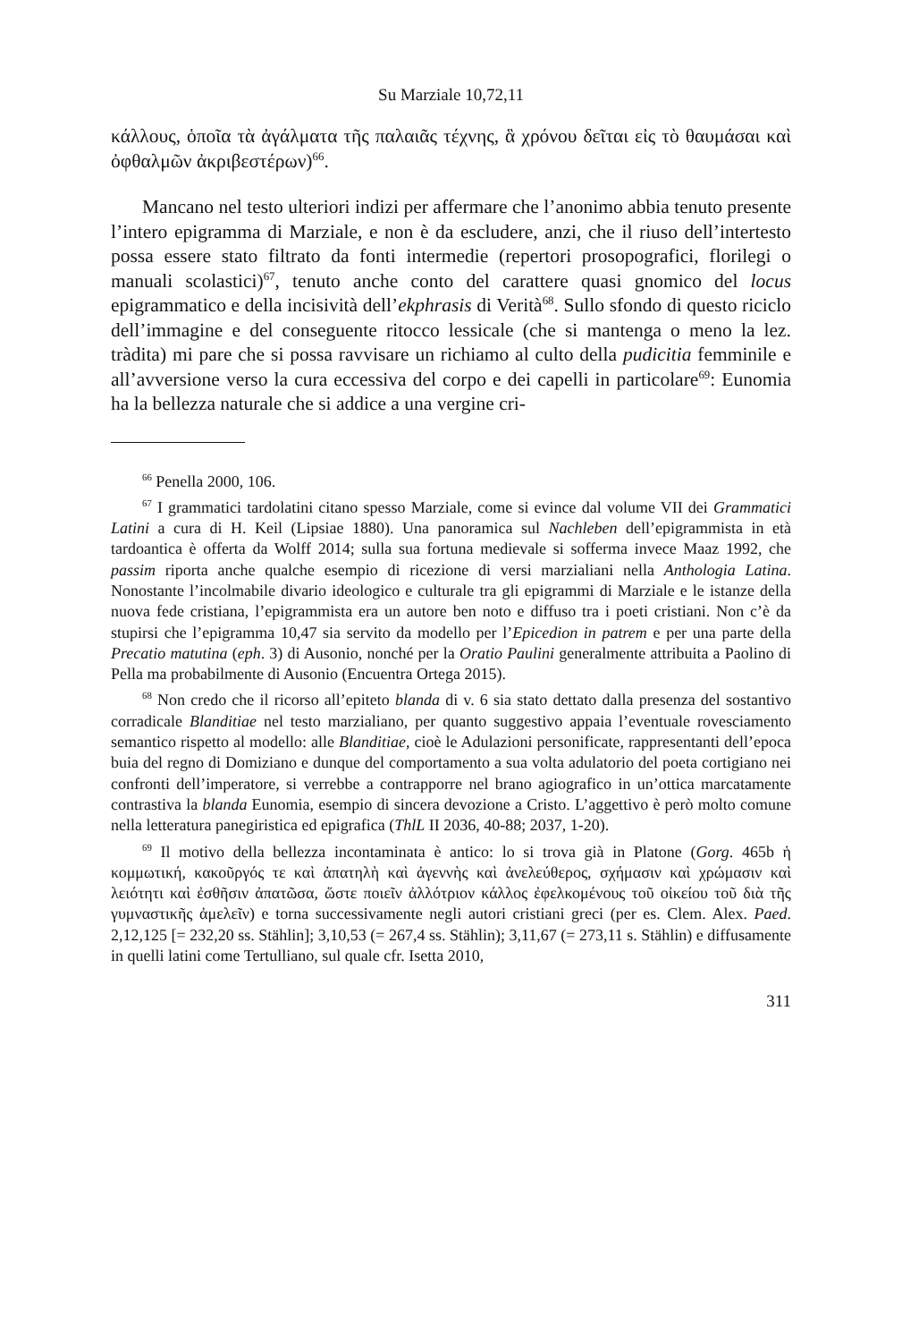Su Marziale 10,72,11
κάλλους, ὁποῖα τὰ ἀγάλματα τῆς παλαιᾶς τέχνης, ἃ χρόνου δεῖται εἰς τὸ θαυμάσαι καὶ ὀφθαλμῶν ἀκριβεστέρων)<sup>66</sup>.
Mancano nel testo ulteriori indizi per affermare che l’anonimo abbia tenuto presente l’intero epigramma di Marziale, e non è da escludere, anzi, che il riuso dell’intertesto possa essere stato filtrato da fonti intermedie (repertori prosopografici, florilegi o manuali scolastici)<sup>67</sup>, tenuto anche conto del carattere quasi gnomico del locus epigrammatico e della incisività dell’ekphrasis di Verità<sup>68</sup>. Sullo sfondo di questo riciclo dell’immagine e del conseguente ritocco lessicale (che si mantenga o meno la lez. tràdita) mi pare che si possa ravvisare un richiamo al culto della pudicitia femminile e all’avversione verso la cura eccessiva del corpo e dei capelli in particolare<sup>69</sup>: Eunomia ha la bellezza naturale che si addice a una vergine cri-
<sup>66</sup> Penella 2000, 106.
<sup>67</sup> I grammatici tardolatini citano spesso Marziale, come si evince dal volume VII dei Grammatici Latini a cura di H. Keil (Lipsiae 1880). Una panoramica sul Nachleben dell’epigrammista in età tardoantica è offerta da Wolff 2014; sulla sua fortuna medievale si sofferma invece Maaz 1992, che passim riporta anche qualche esempio di ricezione di versi marzialiani nella Anthologia Latina. Nonostante l’incolmabile divario ideologico e culturale tra gli epigrammi di Marziale e le istanze della nuova fede cristiana, l’epigrammista era un autore ben noto e diffuso tra i poeti cristiani. Non c’è da stupirsi che l’epigramma 10,47 sia servito da modello per l’Epicedion in patrem e per una parte della Precatio matutina (eph. 3) di Ausonio, nonché per la Oratio Paulini generalmente attribuita a Paolino di Pella ma probabilmente di Ausonio (Encuentra Ortega 2015).
<sup>68</sup> Non credo che il ricorso all’epiteto blanda di v. 6 sia stato dettato dalla presenza del sostantivo corradicale Blanditiae nel testo marzialiano, per quanto suggestivo appaia l’eventuale rovesciamento semantico rispetto al modello: alle Blanditiae, cioè le Adulazioni personificate, rappresentanti dell’epoca buia del regno di Domiziano e dunque del comportamento a sua volta adulatorio del poeta cortigiano nei confronti dell’imperatore, si verrebbe a contrapporre nel brano agiografico in un’ottica marcatamente contrastiva la blanda Eunomia, esempio di sincera devozione a Cristo. L’aggettivo è però molto comune nella letteratura panegiristica ed epigrafica (ThlL II 2036, 40-88; 2037, 1-20).
<sup>69</sup> Il motivo della bellezza incontaminata è antico: lo si trova già in Platone (Gorg. 465b ἡ κομμωτική, κακοῦργός τε καὶ ἀπατηλὴ καὶ ἀγεννὴς καὶ ἀνελεύθερος, σχήμασιν καὶ χρώμασιν καὶ λειότητι καὶ ἐσθῆσιν ἀπατῶσα, ὥστε ποιεῖν ἀλλότριον κάλλος ἐφελκομένους τοῦ οἰκείου τοῦ διὰ τῆς γυμναστικῆς ἀμελεῖν) e torna successivamente negli autori cristiani greci (per es. Clem. Alex. Paed. 2,12,125 [= 232,20 ss. Stählin]; 3,10,53 (= 267,4 ss. Stählin); 3,11,67 (= 273,11 s. Stählin) e diffusamente in quelli latini come Tertulliano, sul quale cfr. Isetta 2010,
311